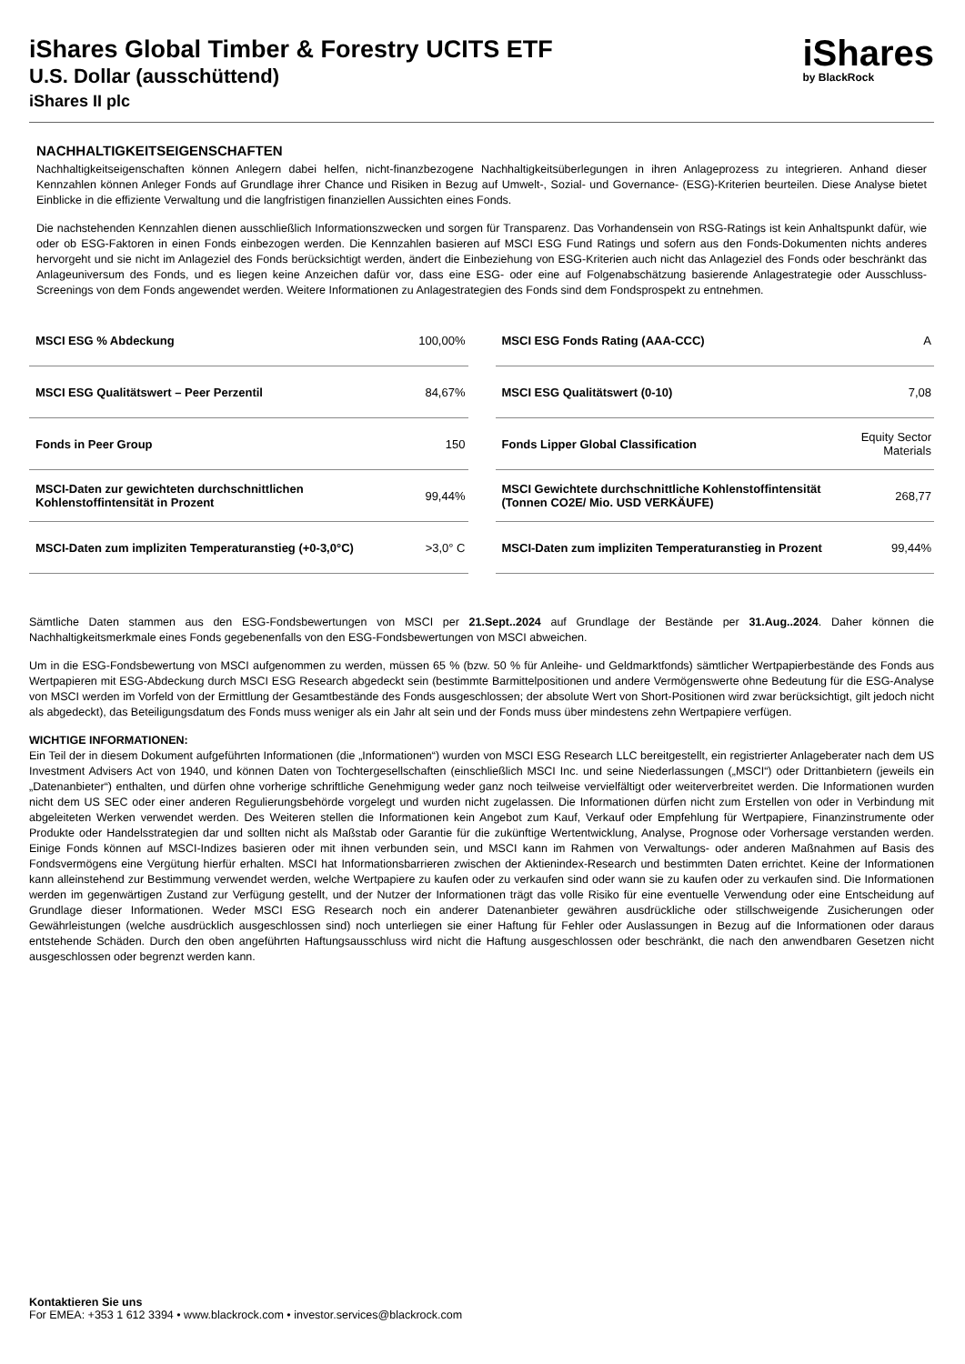iShares Global Timber & Forestry UCITS ETF
U.S. Dollar (ausschüttend)
iShares II plc
iShares
by BlackRock
NACHHALTIGKEITSEIGENSCHAFTEN
Nachhaltigkeitseigenschaften können Anlegern dabei helfen, nicht-finanzbezogene Nachhaltigkeitsüberlegungen in ihren Anlageprozess zu integrieren. Anhand dieser Kennzahlen können Anleger Fonds auf Grundlage ihrer Chance und Risiken in Bezug auf Umwelt-, Sozial- und Governance- (ESG)-Kriterien beurteilen. Diese Analyse bietet Einblicke in die effiziente Verwaltung und die langfristigen finanziellen Aussichten eines Fonds.
Die nachstehenden Kennzahlen dienen ausschließlich Informationszwecken und sorgen für Transparenz. Das Vorhandensein von RSG-Ratings ist kein Anhaltspunkt dafür, wie oder ob ESG-Faktoren in einen Fonds einbezogen werden. Die Kennzahlen basieren auf MSCI ESG Fund Ratings und sofern aus den Fonds-Dokumenten nichts anderes hervorgeht und sie nicht im Anlageziel des Fonds berücksichtigt werden, ändert die Einbeziehung von ESG-Kriterien auch nicht das Anlageziel des Fonds oder beschränkt das Anlageuniversum des Fonds, und es liegen keine Anzeichen dafür vor, dass eine ESG- oder eine auf Folgenabschätzung basierende Anlagestrategie oder Ausschluss-Screenings von dem Fonds angewendet werden. Weitere Informationen zu Anlagestrategien des Fonds sind dem Fondsprospekt zu entnehmen.
| MSCI ESG % Abdeckung | 100,00% |
| MSCI ESG Qualitätswert – Peer Perzentil | 84,67% |
| Fonds in Peer Group | 150 |
| MSCI-Daten zur gewichteten durchschnittlichen Kohlenstoffintensität in Prozent | 99,44% |
| MSCI-Daten zum impliziten Temperaturanstieg (+0-3,0°C) | >3,0° C |
| MSCI ESG Fonds Rating (AAA-CCC) | A |
| MSCI ESG Qualitätswert (0-10) | 7,08 |
| Fonds Lipper Global Classification | Equity Sector Materials |
| MSCI Gewichtete durchschnittliche Kohlenstoffintensität (Tonnen CO2E/ Mio. USD VERKÄUFE) | 268,77 |
| MSCI-Daten zum impliziten Temperaturanstieg in Prozent | 99,44% |
Sämtliche Daten stammen aus den ESG-Fondsbewertungen von MSCI per 21.Sept..2024 auf Grundlage der Bestände per 31.Aug..2024. Daher können die Nachhaltigkeitsmerkmale eines Fonds gegebenenfalls von den ESG-Fondsbewertungen von MSCI abweichen.
Um in die ESG-Fondsbewertung von MSCI aufgenommen zu werden, müssen 65 % (bzw. 50 % für Anleihe- und Geldmarktfonds) sämtlicher Wertpapierbestände des Fonds aus Wertpapieren mit ESG-Abdeckung durch MSCI ESG Research abgedeckt sein (bestimmte Barmittelpositionen und andere Vermögenswerte ohne Bedeutung für die ESG-Analyse von MSCI werden im Vorfeld von der Ermittlung der Gesamtbestände des Fonds ausgeschlossen; der absolute Wert von Short-Positionen wird zwar berücksichtigt, gilt jedoch nicht als abgedeckt), das Beteiligungsdatum des Fonds muss weniger als ein Jahr alt sein und der Fonds muss über mindestens zehn Wertpapiere verfügen.
WICHTIGE INFORMATIONEN:
Ein Teil der in diesem Dokument aufgeführten Informationen (die „Informationen“) wurden von MSCI ESG Research LLC bereitgestellt, ein registrierter Anlageberater nach dem US Investment Advisers Act von 1940, und können Daten von Tochtergesellschaften (einschließlich MSCI Inc. und seine Niederlassungen („MSCI“) oder Drittanbietern (jeweils ein „Datenanbieter“) enthalten, und dürfen ohne vorherige schriftliche Genehmigung weder ganz noch teilweise vervielfältigt oder weiterverbreitet werden. Die Informationen wurden nicht dem US SEC oder einer anderen Regulierungsbehörde vorgelegt und wurden nicht zugelassen. Die Informationen dürfen nicht zum Erstellen von oder in Verbindung mit abgeleiteten Werken verwendet werden. Des Weiteren stellen die Informationen kein Angebot zum Kauf, Verkauf oder Empfehlung für Wertpapiere, Finanzinstrumente oder Produkte oder Handelsstrategien dar und sollten nicht als Maßstab oder Garantie für die zukünftige Wertentwicklung, Analyse, Prognose oder Vorhersage verstanden werden. Einige Fonds können auf MSCI-Indizes basieren oder mit ihnen verbunden sein, und MSCI kann im Rahmen von Verwaltungs- oder anderen Maßnahmen auf Basis des Fondsvermögens eine Vergütung hierfür erhalten. MSCI hat Informationsbarrieren zwischen der Aktienindex-Research und bestimmten Daten errichtet. Keine der Informationen kann alleinstehend zur Bestimmung verwendet werden, welche Wertpapiere zu kaufen oder zu verkaufen sind oder wann sie zu kaufen oder zu verkaufen sind. Die Informationen werden im gegenwärtigen Zustand zur Verfügung gestellt, und der Nutzer der Informationen trägt das volle Risiko für eine eventuelle Verwendung oder eine Entscheidung auf Grundlage dieser Informationen. Weder MSCI ESG Research noch ein anderer Datenanbieter gewähren ausdrückliche oder stillschweigende Zusicherungen oder Gewährleistungen (welche ausdrücklich ausgeschlossen sind) noch unterliegen sie einer Haftung für Fehler oder Auslassungen in Bezug auf die Informationen oder daraus entstehende Schäden. Durch den oben angeführten Haftungsausschluss wird nicht die Haftung ausgeschlossen oder beschränkt, die nach den anwendbaren Gesetzen nicht ausgeschlossen oder begrenzt werden kann.
Kontaktieren Sie uns
For EMEA: +353 1 612 3394 • www.blackrock.com • investor.services@blackrock.com